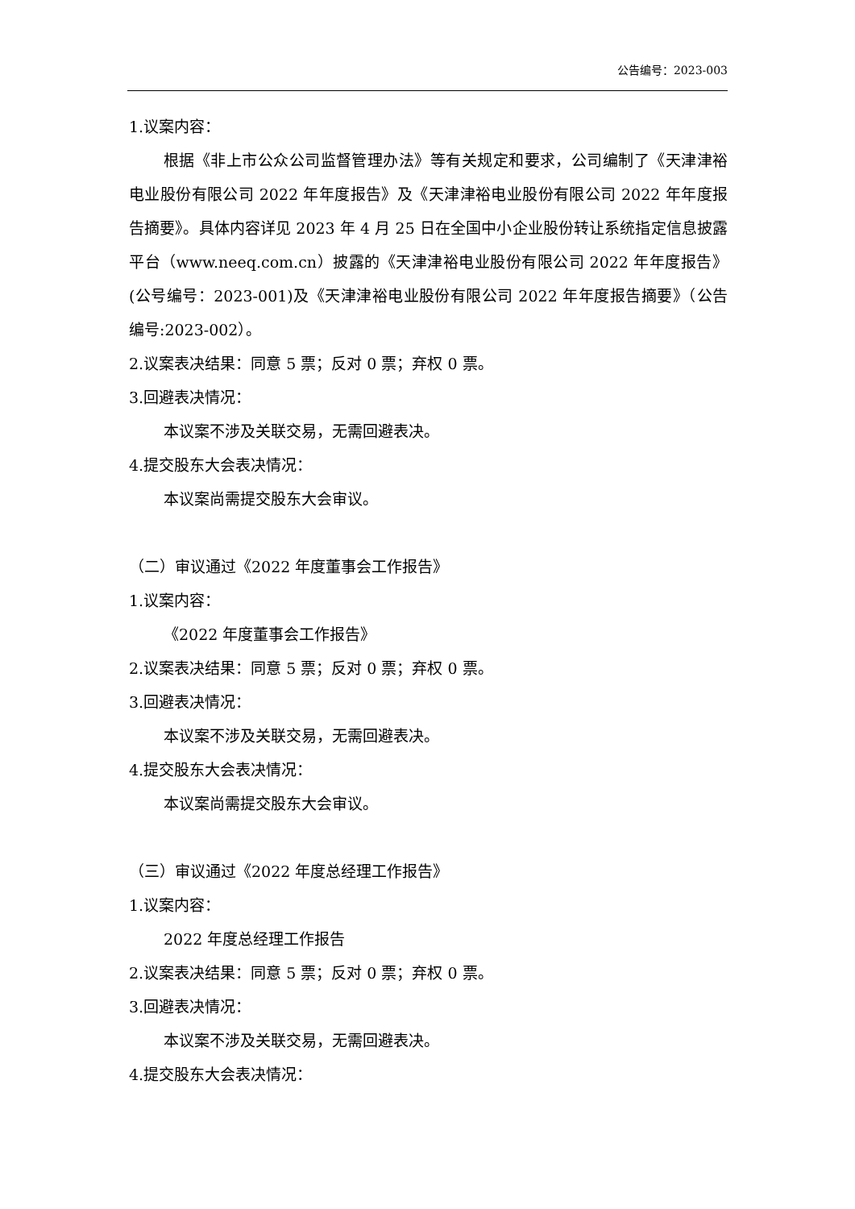公告编号：2023-003
1.议案内容：
根据《非上市公众公司监督管理办法》等有关规定和要求，公司编制了《天津津裕电业股份有限公司 2022 年年度报告》及《天津津裕电业股份有限公司 2022 年年度报告摘要》。具体内容详见 2023 年 4 月 25 日在全国中小企业股份转让系统指定信息披露平台（www.neeq.com.cn）披露的《天津津裕电业股份有限公司 2022 年年度报告》(公号编号：2023-001)及《天津津裕电业股份有限公司 2022 年年度报告摘要》（公告编号:2023-002）。
2.议案表决结果：同意 5 票；反对 0 票；弃权 0 票。
3.回避表决情况：
本议案不涉及关联交易，无需回避表决。
4.提交股东大会表决情况：
本议案尚需提交股东大会审议。
（二）审议通过《2022 年度董事会工作报告》
1.议案内容：
《2022 年度董事会工作报告》
2.议案表决结果：同意 5 票；反对 0 票；弃权 0 票。
3.回避表决情况：
本议案不涉及关联交易，无需回避表决。
4.提交股东大会表决情况：
本议案尚需提交股东大会审议。
（三）审议通过《2022 年度总经理工作报告》
1.议案内容：
2022 年度总经理工作报告
2.议案表决结果：同意 5 票；反对 0 票；弃权 0 票。
3.回避表决情况：
本议案不涉及关联交易，无需回避表决。
4.提交股东大会表决情况：